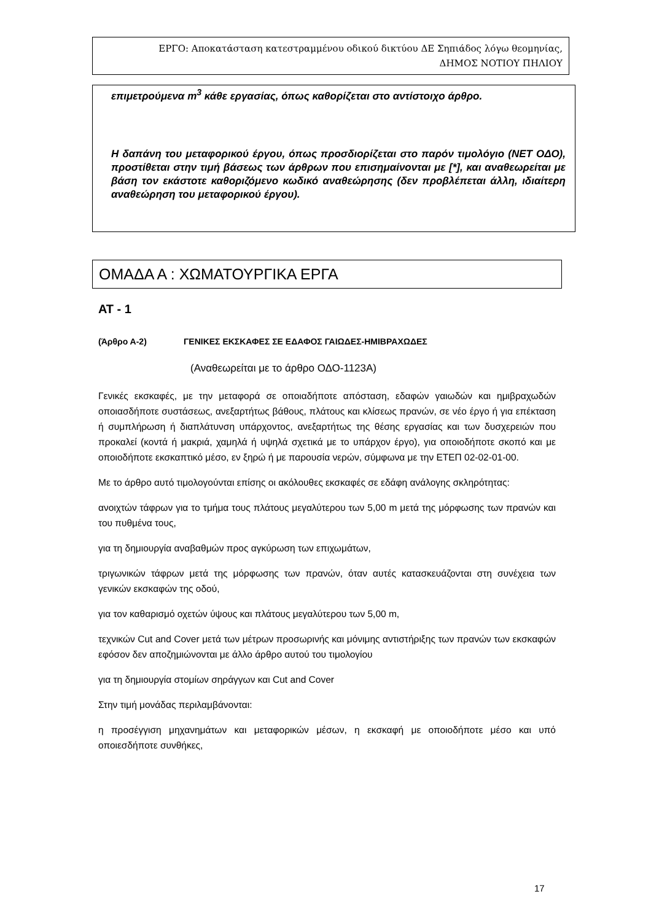ΕΡΓΟ: Αποκατάσταση κατεστραμμένου οδικού δικτύου ΔΕ Σηπιάδος λόγω θεομηνίας,
ΔΗΜΟΣ ΝΟΤΙΟΥ ΠΗΛΙΟΥ
επιμετρούμενα m<sup>3</sup> κάθε εργασίας, όπως καθορίζεται στο αντίστοιχο άρθρο.
Η δαπάνη του μεταφορικού έργου, όπως προσδιορίζεται στο παρόν τιμολόγιο (ΝΕΤ ΟΔΟ), προστίθεται στην τιμή βάσεως των άρθρων που επισημαίνονται με [*], και αναθεωρείται με βάση τον εκάστοτε καθοριζόμενο κωδικό αναθεώρησης (δεν προβλέπεται άλλη, ιδιαίτερη αναθεώρηση του μεταφορικού έργου).
ΟΜΑΔΑ Α : ΧΩΜΑΤΟΥΡΓΙΚΑ ΕΡΓΑ
ΑΤ - 1
(Άρθρο Α-2) ΓΕΝΙΚΕΣ ΕΚΣΚΑΦΕΣ ΣΕ ΕΔΑΦΟΣ ΓΑΙΩΔΕΣ-ΗΜΙΒΡΑΧΩΔΕΣ
(Αναθεωρείται με το άρθρο ΟΔΟ-1123Α)
Γενικές εκσκαφές, με την μεταφορά σε οποιαδήποτε απόσταση, εδαφών γαιωδών και ημιβραχωδών οποιασδήποτε συστάσεως, ανεξαρτήτως βάθους, πλάτους και κλίσεως πρανών, σε νέο έργο ή για επέκταση ή συμπλήρωση ή διαπλάτυνση υπάρχοντος, ανεξαρτήτως της θέσης εργασίας και των δυσχερειών που προκαλεί (κοντά ή μακριά, χαμηλά ή υψηλά σχετικά με το υπάρχον έργο), για οποιοδήποτε σκοπό και με οποιοδήποτε εκσκαπτικό μέσο, εν ξηρώ ή με παρουσία νερών, σύμφωνα με την ΕΤΕΠ 02-02-01-00.
Με το άρθρο αυτό τιμολογούνται επίσης οι ακόλουθες εκσκαφές σε εδάφη ανάλογης σκληρότητας:
ανοιχτών τάφρων για το τμήμα τους πλάτους μεγαλύτερου των 5,00 m μετά της μόρφωσης των πρανών και του πυθμένα τους,
για τη δημιουργία αναβαθμών προς αγκύρωση των επιχωμάτων,
τριγωνικών τάφρων μετά της μόρφωσης των πρανών, όταν αυτές κατασκευάζονται στη συνέχεια των γενικών εκσκαφών της οδού,
για τον καθαρισμό οχετών ύψους και πλάτους μεγαλύτερου των 5,00 m,
τεχνικών Cut and Cover μετά των μέτρων προσωρινής και μόνιμης αντιστήριξης των πρανών των εκσκαφών εφόσον δεν αποζημιώνονται με άλλο άρθρο αυτού του τιμολογίου
για τη δημιουργία στομίων σηράγγων και Cut and Cover
Στην τιμή μονάδας περιλαμβάνονται:
η προσέγγιση μηχανημάτων και μεταφορικών μέσων, η εκσκαφή με οποιοδήποτε μέσο και υπό οποιεσδήποτε συνθήκες,
17